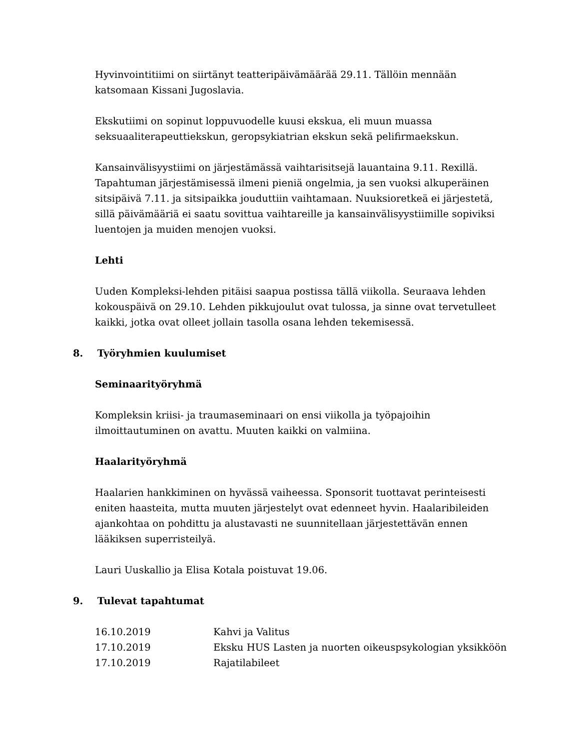Hyvinvointitiimi on siirtänyt teatteripäivämäärää 29.11. Tällöin mennään katsomaan Kissani Jugoslavia.
Ekskutiimi on sopinut loppuvuodelle kuusi ekskua, eli muun muassa seksuaaliterapeuttiekskun, geropsykiatrian ekskun sekä pelifirmaekskun.
Kansainvälisyystiimi on järjestämässä vaihtarisitsejä lauantaina 9.11. Rexillä. Tapahtuman järjestämisessä ilmeni pieniä ongelmia, ja sen vuoksi alkuperäinen sitsipäivä 7.11. ja sitsipaikka jouduttiin vaihtamaan. Nuuksioretkeä ei järjestetä, sillä päivämääriä ei saatu sovittua vaihtareille ja kansainvälisyystiimille sopiviksi luentojen ja muiden menojen vuoksi.
Lehti
Uuden Kompleksi-lehden pitäisi saapua postissa tällä viikolla. Seuraava lehden kokouspäivä on 29.10. Lehden pikkujoulut ovat tulossa, ja sinne ovat tervetulleet kaikki, jotka ovat olleet jollain tasolla osana lehden tekemisessä.
8. Työryhmien kuulumiset
Seminaarityöryhmä
Kompleksin kriisi- ja traumaseminaari on ensi viikolla ja työpajoihin ilmoittautuminen on avattu. Muuten kaikki on valmiina.
Haalarityöryhmä
Haalarien hankkiminen on hyvässä vaiheessa. Sponsorit tuottavat perinteisesti eniten haasteita, mutta muuten järjestelyt ovat edenneet hyvin. Haalaribileiden ajankohtaa on pohdittu ja alustavasti ne suunnitellaan järjestettävän ennen lääkiksen superristeilyä.
Lauri Uuskallio ja Elisa Kotala poistuvat 19.06.
9. Tulevat tapahtumat
16.10.2019 Kahvi ja Valitus
17.10.2019 Eksku HUS Lasten ja nuorten oikeuspsykologian yksikköön
17.10.2019 Rajatilabileet